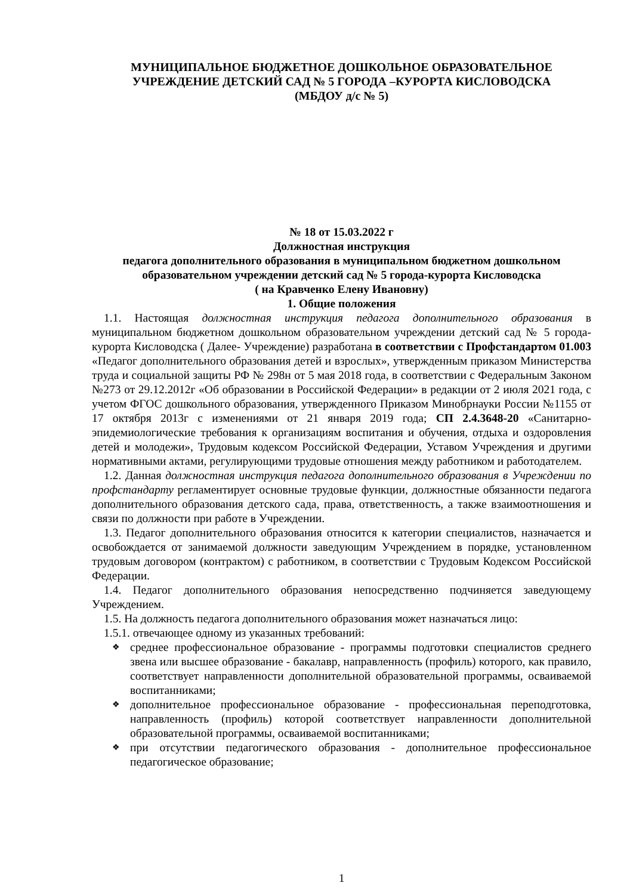МУНИЦИПАЛЬНОЕ БЮДЖЕТНОЕ ДОШКОЛЬНОЕ ОБРАЗОВАТЕЛЬНОЕ
УЧРЕЖДЕНИЕ ДЕТСКИЙ САД № 5 ГОРОДА –КУРОРТА КИСЛОВОДСКА
(МБДОУ д/с № 5)
№ 18 от 15.03.2022 г
Должностная инструкция
педагога дополнительного образования в муниципальном бюджетном дошкольном образовательном учреждении детский сад № 5 города-курорта Кисловодска
( на Кравченко Елену Ивановну)
1. Общие положения
1.1. Настоящая должностная инструкция педагога дополнительного образования в муниципальном бюджетном дошкольном образовательном учреждении детский сад № 5 города-курорта Кисловодска ( Далее- Учреждение) разработана в соответствии с Профстандартом 01.003 «Педагог дополнительного образования детей и взрослых», утвержденным приказом Министерства труда и социальной защиты РФ № 298н от 5 мая 2018 года, в соответствии с Федеральным Законом №273 от 29.12.2012г «Об образовании в Российской Федерации» в редакции от 2 июля 2021 года, с учетом ФГОС дошкольного образования, утвержденного Приказом Минобрнауки России №1155 от 17 октября 2013г с изменениями от 21 января 2019 года; СП 2.4.3648-20 «Санитарно-эпидемиологические требования к организациям воспитания и обучения, отдыха и оздоровления детей и молодежи», Трудовым кодексом Российской Федерации, Уставом Учреждения и другими нормативными актами, регулирующими трудовые отношения между работником и работодателем.
1.2. Данная должностная инструкция педагога дополнительного образования в Учреждении по профстандарту регламентирует основные трудовые функции, должностные обязанности педагога дополнительного образования детского сада, права, ответственность, а также взаимоотношения и связи по должности при работе в Учреждении.
1.3. Педагог дополнительного образования относится к категории специалистов, назначается и освобождается от занимаемой должности заведующим Учреждением в порядке, установленном трудовым договором (контрактом) с работником, в соответствии с Трудовым Кодексом Российской Федерации.
1.4. Педагог дополнительного образования непосредственно подчиняется заведующему Учреждением.
1.5. На должность педагога дополнительного образования может назначаться лицо:
1.5.1. отвечающее одному из указанных требований:
❖ среднее профессиональное образование - программы подготовки специалистов среднего звена или высшее образование - бакалавр, направленность (профиль) которого, как правило, соответствует направленности дополнительной образовательной программы, осваиваемой воспитанниками;
❖ дополнительное профессиональное образование - профессиональная переподготовка, направленность (профиль) которой соответствует направленности дополнительной образовательной программы, осваиваемой воспитанниками;
❖ при отсутствии педагогического образования - дополнительное профессиональное педагогическое образование;
1